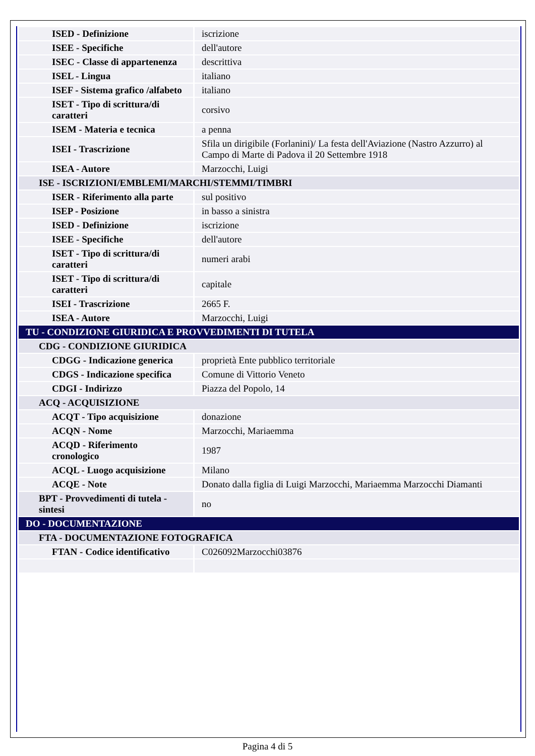| ISED - Definizione | iscrizione |
| ISEE - Specifiche | dell'autore |
| ISEC - Classe di appartenenza | descrittiva |
| ISEL - Lingua | italiano |
| ISEF - Sistema grafico /alfabeto | italiano |
| ISET - Tipo di scrittura/di caratteri | corsivo |
| ISEM - Materia e tecnica | a penna |
| ISEI - Trascrizione | Sfila un dirigibile (Forlanini)/ La festa dell'Aviazione (Nastro Azzurro) al Campo di Marte di Padova il 20 Settembre 1918 |
| ISEA - Autore | Marzocchi, Luigi |
| ISE - ISCRIZIONI/EMBLEMI/MARCHI/STEMMI/TIMBRI | |
| ISER - Riferimento alla parte | sul positivo |
| ISEP - Posizione | in basso a sinistra |
| ISED - Definizione | iscrizione |
| ISEE - Specifiche | dell'autore |
| ISET - Tipo di scrittura/di caratteri | numeri arabi |
| ISET - Tipo di scrittura/di caratteri | capitale |
| ISEI - Trascrizione | 2665 F. |
| ISEA - Autore | Marzocchi, Luigi |
| TU - CONDIZIONE GIURIDICA E PROVVEDIMENTI DI TUTELA | |
| CDG - CONDIZIONE GIURIDICA | |
| CDGG - Indicazione generica | proprietà Ente pubblico territoriale |
| CDGS - Indicazione specifica | Comune di Vittorio Veneto |
| CDGI - Indirizzo | Piazza del Popolo, 14 |
| ACQ - ACQUISIZIONE | |
| ACQT - Tipo acquisizione | donazione |
| ACQN - Nome | Marzocchi, Mariaemma |
| ACQD - Riferimento cronologico | 1987 |
| ACQL - Luogo acquisizione | Milano |
| ACQE - Note | Donato dalla figlia di Luigi Marzocchi, Mariaemma Marzocchi Diamanti |
| BPT - Provvedimenti di tutela - sintesi | no |
| DO - DOCUMENTAZIONE | |
| FTA - DOCUMENTAZIONE FOTOGRAFICA | |
| FTAN - Codice identificativo | C026092Marzocchi03876 |
Pagina 4 di 5